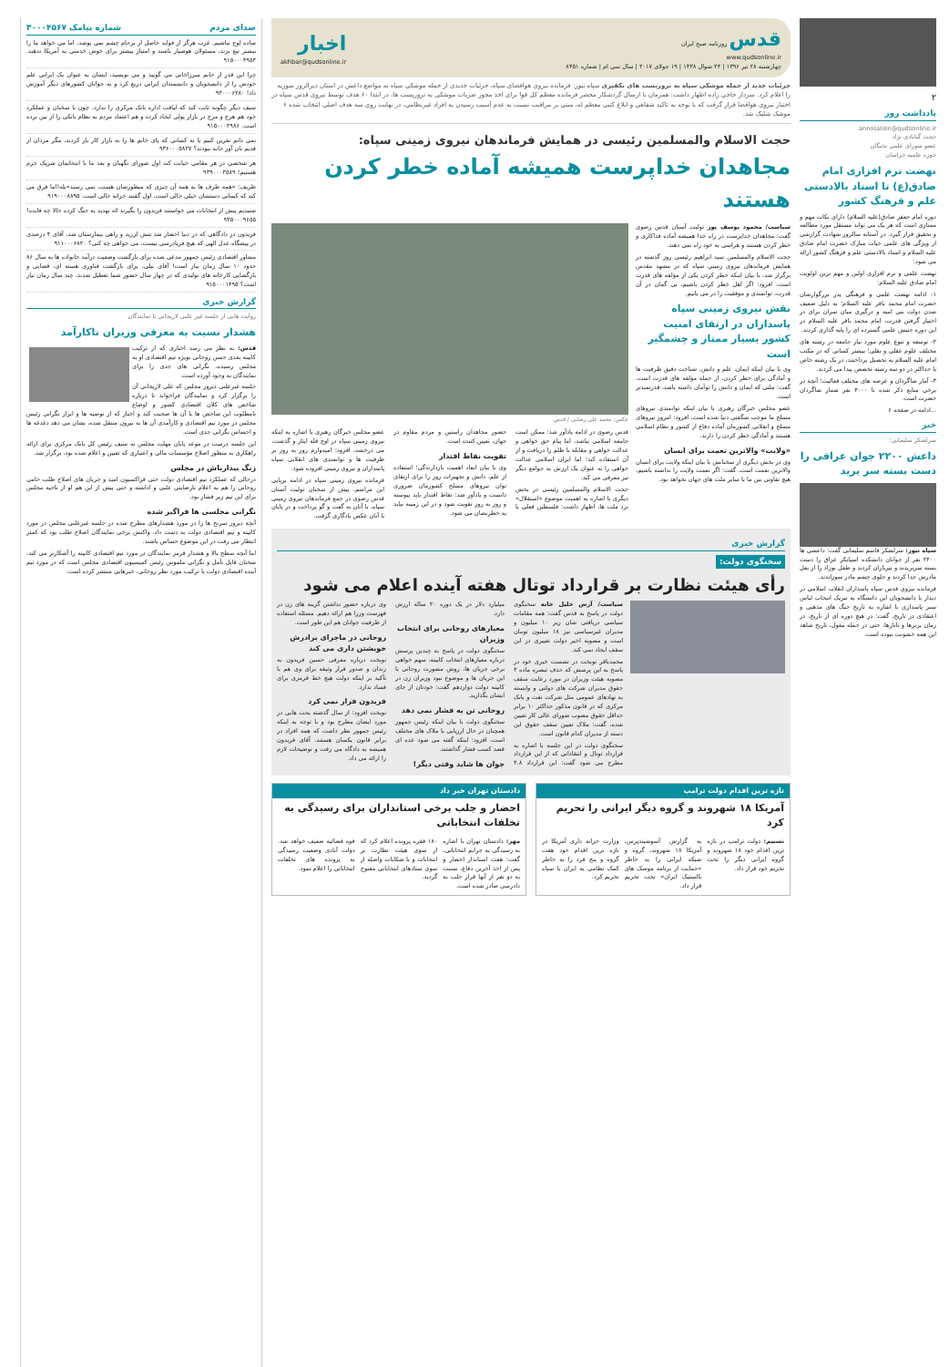۲
یادداشت روز
annotation@qudsonline.ir
حجت گنابادی نژاد
عضو شورای علمی نخبگان
حوزه علمیه خراسان
نهضت نرم افزاری امام صادق(ع) تا اسناد بالادستی علم و فرهنگ کشور
دوره امام جعفر صادق(علیه السلام) دارای نکات مهم و ممتازی است که هر یک می تواند مستقل مورد مطالعه و تحقیق قرار گیرد. در آستانه سالروز شهادت گزارشی از ویژگی های علمی حیات مبارک حضرت امام صادق علیه السلام و اسناد بالادستی علم و فرهنگ کشور ارائه می شود:
نهضت علمی و نرم افزاری اولین و مهم ترین اولویت امام صادق علیه السلام:
۱- ادامه نهضت علمی و فرهنگی پدر بزرگوارشان حضرت امام محمد باقر علیه السلام؛ به دلیل ضعیف شدن دولت بنی امیه و درگیری میان سران برای در اختیار گرفتن قدرت، امام محمد باقر علیه السلام در این دوره جنبش علمی گسترده ای را پایه گذاری کردند.
۲- توسعه و تنوع علوم مورد نیاز جامعه در رشته های مختلف علوم عقلی و نقلی؛ بیشتر کسانی که در مکتب امام علیه السلام به تحصیل پرداختند، در یک رشته خاص یا حداکثر در دو سه رشته تخصص پیدا می کردند.
۳- آمار شاگردان و عرصه های مختلف فعالیت؛ آنچه در برخی منابع ذکر شده تا ۴۰۰۰ نفر شمار شاگردان حضرت است.
...ادامه در صفحه ۶
خبر
سرلشکر سلیمانی:
داعش ۲۲۰۰ جوان عراقی را دست بسته سر برید
سپاه نیوز: سرلشکر قاسم سلیمانی گفت: داعشی ها ۲۲۰۰ نفر از جوانان دانشکده اسپایکر عراق را دست بسته سربریدند و تیرباران کردند و طفل نوزاد را از بغل مادرش جدا کردند و جلوی چشم مادر سوزاندند.
فرمانده نیروی قدس سپاه پاسداران انقلاب اسلامی در دیدار با دانشجویان این دانشگاه به تبریک انتخاب لباس سبز پاسداری با اشاره به تاریخ جنگ های مذهبی و اعتقادی در تاریخ، گفت: در هیچ دوره ای از تاریخ، در زمان بربرها و تاتارها، حتی در حمله مغول، تاریخ شاهد این همه خشونت نبوده است.
قدس روزنامه صبح ایران
www.qudsonline.ir
چهارشنبه ۲۸ تیر ۱۳۹۶ | ۲۴ شوال ۱۴۳۸ | ۱۹ جولای ۲۰۱۷ | سال سی ام | شماره ۸۴۵۱
اخبار
akhbar@qudsonline.ir
جزئیات جدید از حمله موشکی سپاه به تروریست های تکفیری سپاه نیوز: فرمانده نیروی هوافضای سپاه، جزئیات جدیدی از حمله موشکی سپاه به مواضع داعش در استان دیرالزور سوریه را اعلام کرد. سردار حاجی زاده اظهار داشت: همزمان با ارسال گردشکار محضر فرمانده معظم کل قوا برای اخذ مجوز ضربات موشکی به تروریست ها، در ابتدا ۶۰ هدف توسط نیروی قدس سپاه در اختیار نیروی هوافضا قرار گرفت که با توجه به تاکید شفاهی و ابلاغ کتبی معظم له، مبنی بر مراقبت نسبت به عدم آسیب رسیدن به افراد غیرنظامی، در نهایت روی سه هدف اصلی انتخاب شده ۶ موشک شلیک شد.
حجت الاسلام والمسلمین رئیسی در همایش فرماندهان نیروی زمینی سپاه:
مجاهدان خداپرست همیشه آماده خطر کردن هستند
سیاست/ محمود یوسف پور تولیت آستان قدس رضوی گفت: مجاهدان خداپرست در راه خدا همیشه آماده فداکاری و خطر کردن هستند و هراسی به خود راه نمی دهند.
حجت الاسلام والمسلمین سید ابراهیم رئیسی روز گذشته در همایش فرماندهان نیروی زمینی سپاه که در مشهد مقدس برگزار شد، با بیان اینکه خطر کردن یکی از مؤلفه های قدرت است، افزود: اگر اهل خطر کردن باشیم، بی گمان در آن قدرت، توانمندی و موفقیت را در می یابیم.
نقش نیروی زمینی سپاه پاسداران در ارتقای امنیت کشور بسیار ممتاز و چشمگیر است
وی با بیان اینکه ایمان، علم و دانش، شناخت دقیق ظرفیت ها و آمادگی برای خطر کردن، از جمله مؤلفه های قدرت است، گفت: ملتی که ایمان و دانش را توأمان داشته باشد، قدرتمندتر است.
عضو مجلس خبرگان رهبری با بیان اینکه توانمندی نیروهای مسلح ما موجب شگفتی دنیا شده است، افزود: امروز نیروهای مسلح و انقلابی کشورمان آماده دفاع از کشور و نظام اسلامی هستند و آمادگی خطر کردن را دارند.
«ولایت» والاترین نعمت برای انسان
وی در بخش دیگری از سخنانش با بیان اینکه ولایت برای انسان والاترین نعمت است، گفت: اگر نعمت ولایت را نداشته باشیم، هیچ تفاوتی بین ما با سایر ملت های جهان نخواهد بود.
عکس: محمد علی رضایی / قدس
قدس رضوی در ادامه یادآور شد: ممکن است جامعه اسلامی نباشد، اما پیام حق خواهی و عدالت خواهی و مقابله با ظلم را دریافت و از آن استفاده کند؛ اما ایران اسلامی عدالت خواهی را به عنوان یک ارزش به جوامع دیگر نیز معرفی می کند.
حجت الاسلام والمسلمین رئیسی در بخش دیگری با اشاره به اهمیت موضوع «استقلال» نزد ملت ها، اظهار داشت: فلسطین فعلی با حضور مجاهدان راستین و مردم مقاوم در جهان، تعیین کننده است.
تقویت نقاط اقتدار
وی با بیان ابعاد اهمیت بازدارندگی؛ استفاده از علم، دانش و تجهیزات روز را برای ارتقای توان نیروهای مسلح کشورمان ضروری دانست و یادآور شد: نقاط اقتدار باید پیوسته و روز به روز تقویت شود و در این زمینه نباید به خطرنشان می شود.
عضو مجلس خبرگان رهبری با اشاره به اینکه نیروی زمینی سپاه در اوج قله ایثار و گذشت، می درخشد، افزود: امیدوارم روز به روز بر ظرفیت ها و توانمندی های انقلابی سپاه پاسداران و نیروی زمینی افزوده شود.
فرمانده نیروی زمینی سپاه در ادامه برپایی این مراسم، پیش از سخنان تولیت آستان قدس رضوی در جمع فرماندهان نیروی زمینی سپاه، با آنان به گفت و گو پرداخت و در پایان با آنان عکس یادگاری گرفت.
گزارش خبری
سخنگوی دولت:
رأی هیئت نظارت بر قرارداد توتال هفته آینده اعلام می شود
سیاست/ آرش خلیل خانه سخنگوی دولت در پاسخ به قدس گفت: همه مقامات سیاسی دریافتی شان زیر ۱۰ میلیون و مدیران غیرسیاسی نیز ۱۸ میلیون تومان است و مصوبه اخیر دولت تغییری در این سقف ایجاد نمی کند.
محمدباقر نوبخت در نشست خبری خود در پاسخ به این پرسش که حذف تبصره ماده ۳ مصوبه هیئت وزیران در مورد رعایت سقف حقوق مدیران شرکت های دولتی و وابسته به نهادهای عمومی مثل شرکت نفت و بانک مرکزی که در قانون مذکور حداکثر ۱۰ برابر حداقل حقوق مصوب شورای عالی کار تعیین شده، گفت: ملاک تعیین سقف حقوق این دسته از مدیران کدام قانون است.
سخنگوی دولت در این جلسه با اشاره به قرارداد توتال و انتقاداتی که از این قرارداد مطرح می شود گفت: این قرارداد ۴.۸ میلیارد دلار در یک دوره ۲۰ ساله ارزش دارد.
معیارهای روحانی برای انتخاب وزیران
سخنگوی دولت در پاسخ به چندین پرسش درباره معیارهای انتخاب کابینه، سهم خواهی برخی جریان ها، روش مشورت روحانی با این جریان ها و موضوع نبود وزیران زن در کابینه دولت دوازدهم گفت: خودتان از جای ایشان بگذارید.
روحانی تن به فشار نمی دهد
سخنگوی دولت با بیان اینکه رئیس جمهور همچنان در حال ارزیابی با ملاک های مختلف است، افزود: اینکه گفته می شود عده ای قصد کسب فشار گذاشتند.
جوان ها شاید وقتی دیگر!
وی درباره حضور نداشتن گزینه های زن در فهرست وزرا هم ارائه دهیم. مسئله استفاده از ظرفیت جوانان هم این طور است.
روحانی در ماجرای برادرش خویشتن داری می کند
نوبخت درباره معرفی حسین فریدون به زندان و صدور قرار وثیقه برای وی هم با تأکید بر اینکه دولت هیچ خط قرمزی برای فساد ندارد.
فریدون فرار نمی کرد
نوبخت افزود: از سال گذشته بحث هایی در مورد ایشان مطرح بود و با توجه به اینکه رئیس جمهور نظر داشت که همه افراد در برابر قانون یکسان هستند، آقای فریدون همیشه به دادگاه می رفت و توضیحات لازم را ارائه می داد.
تازه ترین اقدام دولت ترامپ
آمریکا ۱۸ شهروند و گروه دیگر ایرانی را تحریم کرد
تسنیم: دولت ترامپ در تازه ترین اقدام خود ۱۸ شهروند و گروه ایرانی دیگر را تحت تحریم خود قرار داد.
به گزارش آسوشیتدپرس، آمریکا ۱۸ شهروند، گروه و شبکه ایرانی را به خاطر «حمایت از برنامه موشک های بالستیک ایران» تحت تحریم قرار داد.
وزارت خزانه داری آمریکا در تازه ترین اقدام خود هفت گروه و پنج فرد را به خاطر کمک نظامی به ایران یا سپاه تحریم کرد.
دادستان تهران خبر داد
احضار و جلب برخی استانداران برای رسیدگی به تخلفات انتخاباتی
مهر: دادستان تهران با اشاره به رسیدگی به جرایم انتخاباتی، گفت: هفت استاندار احضار و پس از اخذ آخرین دفاع، نسبت به دو نفر از آنها قرار جلب به دادرسی صادر شده است.
۱۸۰ فقره پرونده اعلام کرد که از سوی هیئت نظارت بر انتخابات و با شکایات واصله از سوی ستادهای انتخاباتی مفتوح گردید.
قوه قضائیه ضعیف خواهد شد. دولت آبادی وضعیت رسیدگی به پرونده های تخلفات انتخاباتی را اعلام نمود.
صدای مردم شماره پیامک ۳۰۰۰۴۵۶۷
ساده لوح نباشیم. غرب هرگز از فواید حاصل از برجام چشم نمی پوشد، اما می خواهد ما را بیشتر تیغ بزند، مسئولان هوشیار باشند و امتیاز بیشتر برای خوش خدمتی به آمریکا ندهند. ۹۱۵۰۰۰۴۹۵۲
چرا این قدر از خانم میرزاخانی می گویید و می نویسید، ایشان به عنوان یک ایرانی علم خودش را از دانشجویان و دانشمندان ایرانی دریغ کرد و به جوانان کشورهای دیگر آموزش داد! ۹۳۰۰۰۶۲۸۰
سیف دیگر چگونه ثابت کند که لیاقت اداره بانک مرکزی را ندارد، چون با سخنان و عملکرد خود هم هرج و مرج در بازار پولی ایجاد کرده و هم اعتماد مردم به نظام بانکی را از بین برده است. ۹۱۵۰۰۰۲۹۸۶
نمی دانم نفرین کنیم یا نه کسانی که پای خانم ها را به بازار کار باز کردند، مگر مردان از قدیم نان آور خانه نبودند؟ ۹۳۶۰۰۰۵۸۲۷
هر شخصی در هر مقامی خیانت کند اول شورای نگهبان و بعد ما با انتخابمان شریک جرم هستیم! ۹۳۹۰۰۰۳۵۸۹
ظریف: «همه طرف ها به همه آن چیزی که منظورشان هست، نمی رسند»بله!اما فرق می کند که کسانی دستشان خیلی خالی است، اول گفتند خزانه خالی است. ۹۱۹۰۰۰۸۸۹۵
شنیدیم پیش از انتخابات می خواستند فریدون را بگیرند که تهدید به جنگ کرده حالا چه فایده! ۹۳۵۰۰۰۹۶۵۵
فریدون در دادگاهی که در دنیا احضار شد تنش لرزید و راهی بیمارستان شد، آقای ۴ درصدی در پیشگاه عدل الهی که هیچ فریادرسی نیست، می خواهی چه کنی؟ ۹۱۱۰۰۰۶۸۲۰
مشاور اقتصادی رئیس جمهور مدعی شده برای بازگشت وضعیت درآمد خانواده ها به سال ۸۶ حدود ۱۰ سال زمان نیاز است! آقای نیلی، برای بازگشت فناوری هسته ای، قضایی و بازگشایی کارخانه های تولیدی که در چهار سال حضور شما تعطیل شدند، چند سال زمان نیاز است؟ ۹۱۵۰۰۰۱۴۹۵
گزارش خبری
روایت هایی از جلسه غیر علنی لاریجانی با نمایندگان
هشدار نسبت به معرفی وزیران ناکارآمد
قدس: به نظر می رسد اخباری که از ترکیب کابینه بعدی حسن روحانی بویژه تیم اقتصادی او به مجلس رسیده، نگرانی های جدی را برای نمایندگان به وجود آورده است.
جلسه غیرعلنی دیروز مجلس که علی لاریجانی آن را برگزار کرد و نمایندگان فراخواند تا درباره شاخص های کلان اقتصادی کشور و اوضاع نامطلوب این شاخص ها با آن ها صحبت کند و اخبار که از توصیه ها و ابراز نگرانی رئیس مجلس در مورد تیم اقتصادی و کارآمدی آن ها به بیرون منتقل شده، نشان می دهد دغدغه ها و احساس نگرانی جدی است.
این جلسه درست در موعد پایان مهلت مجلس به سیف رئیس کل بانک مرکزی برای ارائه راهکاری به منظور اصلاح مؤسسات مالی و اعتباری که تعیین و اعلام شده بود، برگزار شد.
زنگ بیدارباش در مجلس
درحالی که عملکرد تیم اقتصادی دولت حتی فراکسیون امید و جریان های اصلاح طلب حامی روحانی را هم به اعلام نارضایتی علنی و اداشته و حتی پیش از این هم او از ناحیه مجلس برای این تیم زیر فشار بود.
نگرانی مجلسی ها فراگیر شده
آنچه دیروز سرنخ ها را در مورد هشدارهای مطرح شده در جلسه غیرعلنی مجلس در مورد کابینه و تیم اقتصادی دولت به دست داد، واکنش برخی نمایندگان اصلاح طلب بود که کمتر انتظار می رفت در این موضوع حساس باشند.
اما آنچه سطح بالا و هشدار قرمز نمایندگان در مورد تیم اقتصادی کابینه را آشکارتر می کند، سخنان قابل تأمل و نگرانی ملموس رئیس کمیسیون اقتصادی مجلس است که در مورد تیم آینده اقتصادی دولت با ترکیب مورد نظر روحانی، خبرهایی منتشر کرده است.